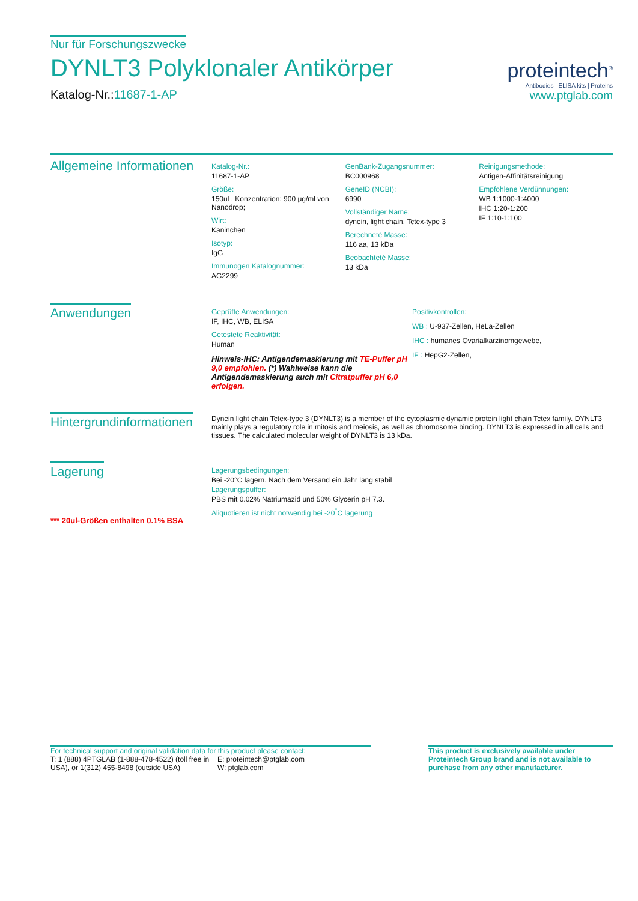Nur für Forschungszwecke
DYNLT3 Polyklonaler Antikörper
Katalog-Nr.:11687-1-AP
proteintech<sup>®</sup>
Antibodies | ELISA kits | Proteins
www.ptglab.com
Allgemeine Informationen
Katalog-Nr.:
11687-1-AP
Größe:
150ul , Konzentration: 900 μg/ml von Nanodrop;
Wirt:
Kaninchen
Isotyp:
IgG
Immunogen Katalognummer:
AG2299
GenBank-Zugangsnummer:
BC000968
GeneID (NCBI):
6990
Vollständiger Name:
dynein, light chain, Tctex-type 3
Berechneté Masse:
116 aa, 13 kDa
Beobachteté Masse:
13 kDa
Reinigungsmethode:
Antigen-Affinitätsreinigung
Empfohlene Verdünnungen:
WB 1:1000-1:4000
IHC 1:20-1:200
IF 1:10-1:100
Anwendungen
Geprüfte Anwendungen:
IF, IHC, WB, ELISA
Getestete Reaktivität:
Human
Hinweis-IHC: Antigendemaskierung mit TE-Puffer pH 9,0 empfohlen. (*) Wahlweise kann die Antigendemaskierung auch mit Citratpuffer pH 6,0 erfolgen.
Positivkontrollen:
WB : U-937-Zellen, HeLa-Zellen
IHC : humanes Ovarialkarzinomgewebe,
IF : HepG2-Zellen,
Hintergrundinformationen
Dynein light chain Tctex-type 3 (DYNLT3) is a member of the cytoplasmic dynamic protein light chain Tctex family. DYNLT3 mainly plays a regulatory role in mitosis and meiosis, as well as chromosome binding. DYNLT3 is expressed in all cells and tissues. The calculated molecular weight of DYNLT3 is 13 kDa.
Lagerung
*** 20ul-Größen enthalten 0.1% BSA
Lagerungsbedingungen:
Bei -20°C lagern. Nach dem Versand ein Jahr lang stabil
Lagerungspuffer:
PBS mit 0.02% Natriumazid und 50% Glycerin pH 7.3.
Aliquotieren ist nicht notwendig bei -20<sup>°</sup>C lagerung
For technical support and original validation data for this product please contact:
T: 1 (888) 4PTGLAB (1-888-478-4522) (toll free in USA), or 1(312) 455-8498 (outside USA)
E: proteintech@ptglab.com
W: ptglab.com
This product is exclusively available under Proteintech Group brand and is not available to purchase from any other manufacturer.